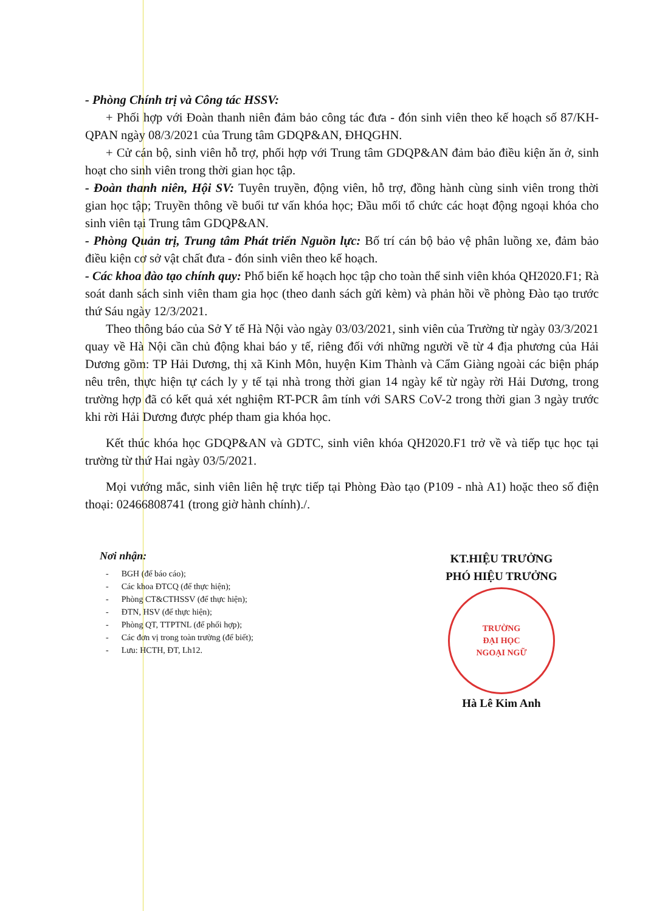- Phòng Chính trị và Công tác HSSV:
+ Phối hợp với Đoàn thanh niên đảm bảo công tác đưa - đón sinh viên theo kế hoạch số 87/KH-QPAN ngày 08/3/2021 của Trung tâm GDQP&AN, ĐHQGHN.
+ Cử cán bộ, sinh viên hỗ trợ, phối hợp với Trung tâm GDQP&AN đảm bảo điều kiện ăn ở, sinh hoạt cho sinh viên trong thời gian học tập.
- Đoàn thanh niên, Hội SV: Tuyên truyền, động viên, hỗ trợ, đồng hành cùng sinh viên trong thời gian học tập; Truyền thông về buổi tư vấn khóa học; Đầu mối tổ chức các hoạt động ngoại khóa cho sinh viên tại Trung tâm GDQP&AN.
- Phòng Quản trị, Trung tâm Phát triển Nguồn lực: Bố trí cán bộ bảo vệ phân luồng xe, đảm bảo điều kiện cơ sở vật chất đưa - đón sinh viên theo kế hoạch.
- Các khoa đào tạo chính quy: Phổ biến kế hoạch học tập cho toàn thể sinh viên khóa QH2020.F1; Rà soát danh sách sinh viên tham gia học (theo danh sách gửi kèm) và phản hồi về phòng Đào tạo trước thứ Sáu ngày 12/3/2021.
Theo thông báo của Sở Y tế Hà Nội vào ngày 03/03/2021, sinh viên của Trường từ ngày 03/3/2021 quay về Hà Nội cần chủ động khai báo y tế, riêng đối với những người về từ 4 địa phương của Hải Dương gồm: TP Hải Dương, thị xã Kinh Môn, huyện Kim Thành và Cẩm Giàng ngoài các biện pháp nêu trên, thực hiện tự cách ly y tế tại nhà trong thời gian 14 ngày kể từ ngày rời Hải Dương, trong trường hợp đã có kết quả xét nghiệm RT-PCR âm tính với SARS CoV-2 trong thời gian 3 ngày trước khi rời Hải Dương được phép tham gia khóa học.
Kết thúc khóa học GDQP&AN và GDTC, sinh viên khóa QH2020.F1 trở về và tiếp tục học tại trường từ thứ Hai ngày 03/5/2021.
Mọi vướng mắc, sinh viên liên hệ trực tiếp tại Phòng Đào tạo (P109 - nhà A1) hoặc theo số điện thoại: 02466808741 (trong giờ hành chính)./.
Nơi nhận:
- BGH (để báo cáo);
- Các khoa ĐTCQ (để thực hiện);
- Phòng CT&CTHSSV (để thực hiện);
- ĐTN, HSV (để thực hiện);
- Phòng QT, TTPTNL (để phối hợp);
- Các đơn vị trong toàn trường (để biết);
- Lưu: HCTH, ĐT, Lh12.
KT.HIỆU TRƯỞNG
PHÓ HIỆU TRƯỞNG
TRƯỜNG
ĐẠI HỌC
NGOẠI NGỮ
Hà Lê Kim Anh